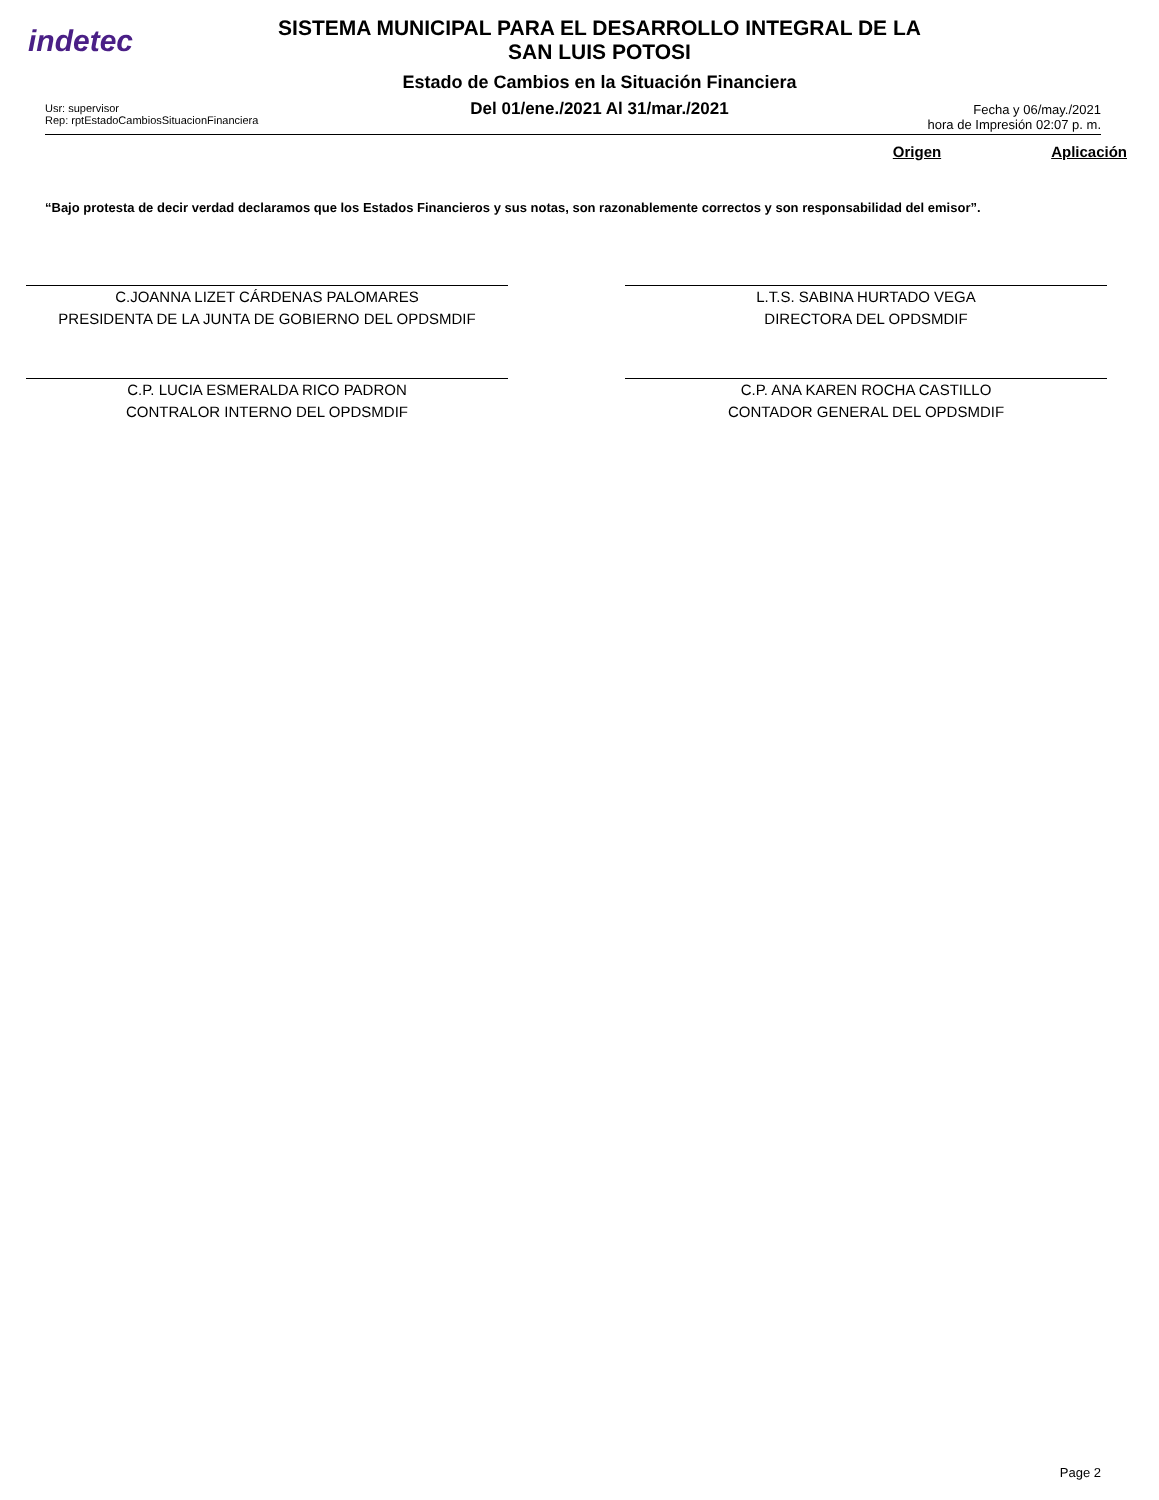indetec
SISTEMA MUNICIPAL PARA EL DESARROLLO INTEGRAL DE LA
SAN LUIS POTOSI
Estado de Cambios en la Situación Financiera
Del 01/ene./2021 Al 31/mar./2021
Usr: supervisor
Rep: rptEstadoCambiosSituacionFinanciera
Fecha y 06/may./2021
hora de Impresión 02:07 p. m.
Origen Aplicación
“Bajo protesta de decir verdad declaramos que los Estados Financieros y sus notas, son razonablemente correctos y son responsabilidad del emisor”.
C.JOANNA LIZET CÁRDENAS PALOMARES
PRESIDENTA DE LA JUNTA DE GOBIERNO DEL OPDSMDIF
L.T.S. SABINA HURTADO VEGA
DIRECTORA DEL OPDSMDIF
C.P. LUCIA ESMERALDA RICO PADRON
CONTRALOR INTERNO DEL OPDSMDIF
C.P. ANA KAREN ROCHA CASTILLO
CONTADOR GENERAL DEL OPDSMDIF
Page 2